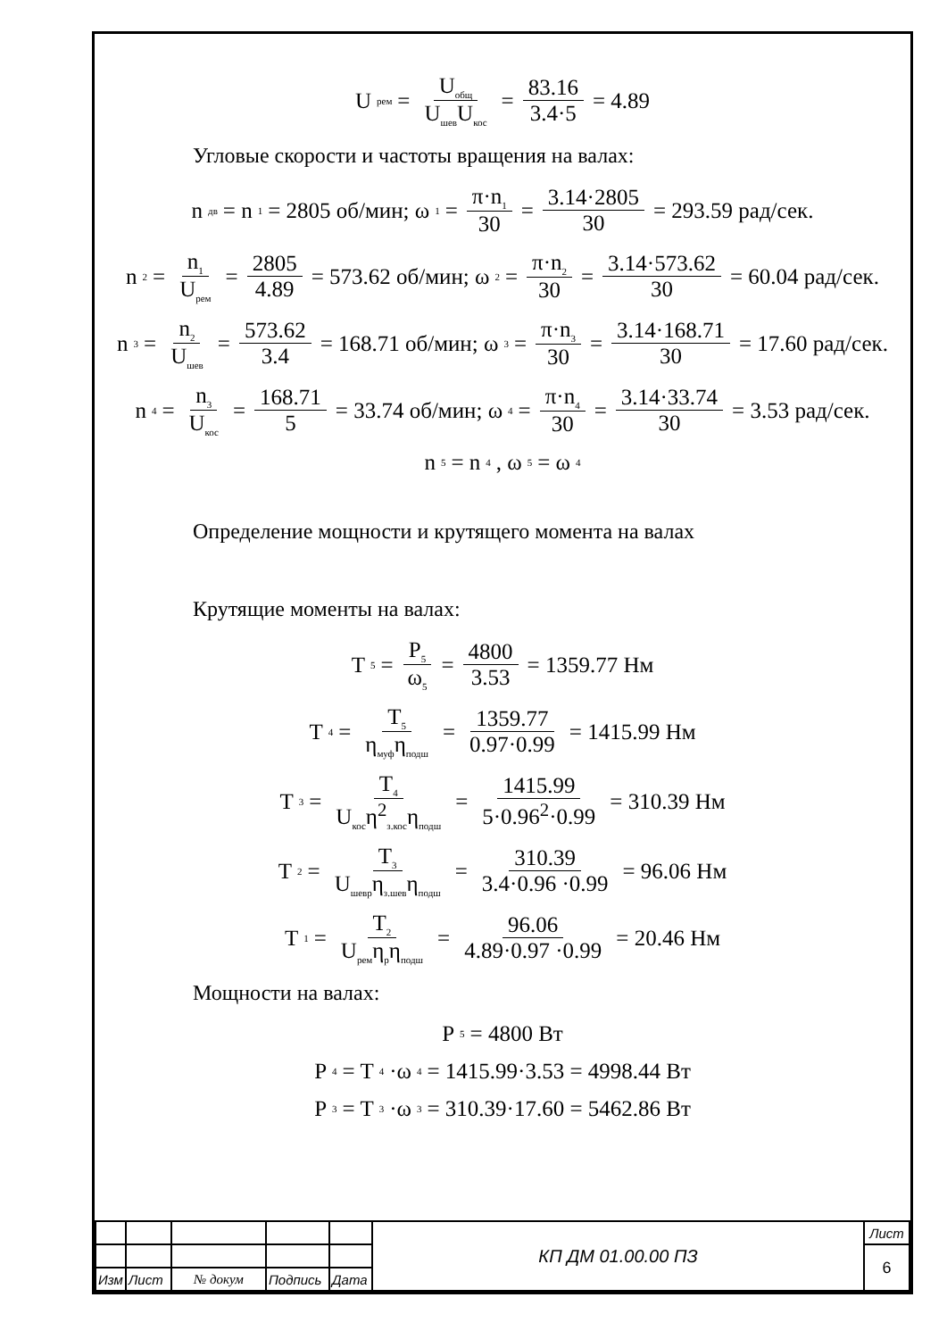U<sub>рем</sub> = U<sub>общ</sub> U<sub>шев</sub>U<sub>кос</sub> = 83.16 3.4·5 = 4.89
Угловые скорости и частоты вращения на валах:
n<sub>дв</sub> = n<sub>1</sub> = 2805 об/мин; ω<sub>1</sub> = π·n<sub>1</sub> 30 = 3.14·2805 30 = 293.59 рад/сек.
n<sub>2</sub> = n<sub>1</sub> U<sub>рем</sub> = 2805 4.89 = 573.62 об/мин; ω<sub>2</sub> = π·n<sub>2</sub> 30 = 3.14·573.62 30 = 60.04 рад/сек.
n<sub>3</sub> = n<sub>2</sub> U<sub>шев</sub> = 573.62 3.4 = 168.71 об/мин; ω<sub>3</sub> = π·n<sub>3</sub> 30 = 3.14·168.71 30 = 17.60 рад/сек.
n<sub>4</sub> = n<sub>3</sub> U<sub>кос</sub> = 168.71 5 = 33.74 об/мин; ω<sub>4</sub> = π·n<sub>4</sub> 30 = 3.14·33.74 30 = 3.53 рад/сек.
n<sub>5</sub> = n<sub>4</sub>, ω<sub>5</sub> = ω<sub>4</sub>
Определение мощности и крутящего момента на валах
Крутящие моменты на валах:
T<sub>5</sub> = P<sub>5</sub> ω<sub>5</sub> = 4800 3.53 = 1359.77 Нм
T<sub>4</sub> = T<sub>5</sub> η<sub>муф</sub>η<sub>подш</sub> = 1359.77 0.97·0.99 = 1415.99 Нм
T<sub>3</sub> = T<sub>4</sub> U<sub>кос</sub>η<sup>2</sup><sub>з.кос</sub>η<sub>подш</sub> = 1415.99 5·0.96<sup>2</sup>·0.99 = 310.39 Нм
T<sub>2</sub> = T<sub>3</sub> U<sub>шевр</sub>η<sub>з.шев</sub>η<sub>подш</sub> = 310.39 3.4·0.96 ·0.99 = 96.06 Нм
T<sub>1</sub> = T<sub>2</sub> U<sub>рем</sub>η<sub>р</sub>η<sub>подш</sub> = 96.06 4.89·0.97 ·0.99 = 20.46 Нм
Мощности на валах:
P<sub>5</sub> = 4800 Вт
P<sub>4</sub> = T<sub>4</sub>·ω<sub>4</sub> = 1415.99·3.53 = 4998.44 Вт
P<sub>3</sub> = T<sub>3</sub>·ω<sub>3</sub> = 310.39·17.60 = 5462.86 Вт
| | | | | | КП ДМ 01.00.00 ПЗ | Лист |
| | | | | | | 6 |
| Изм | Лист | № докум | Подпись | Дата | | |